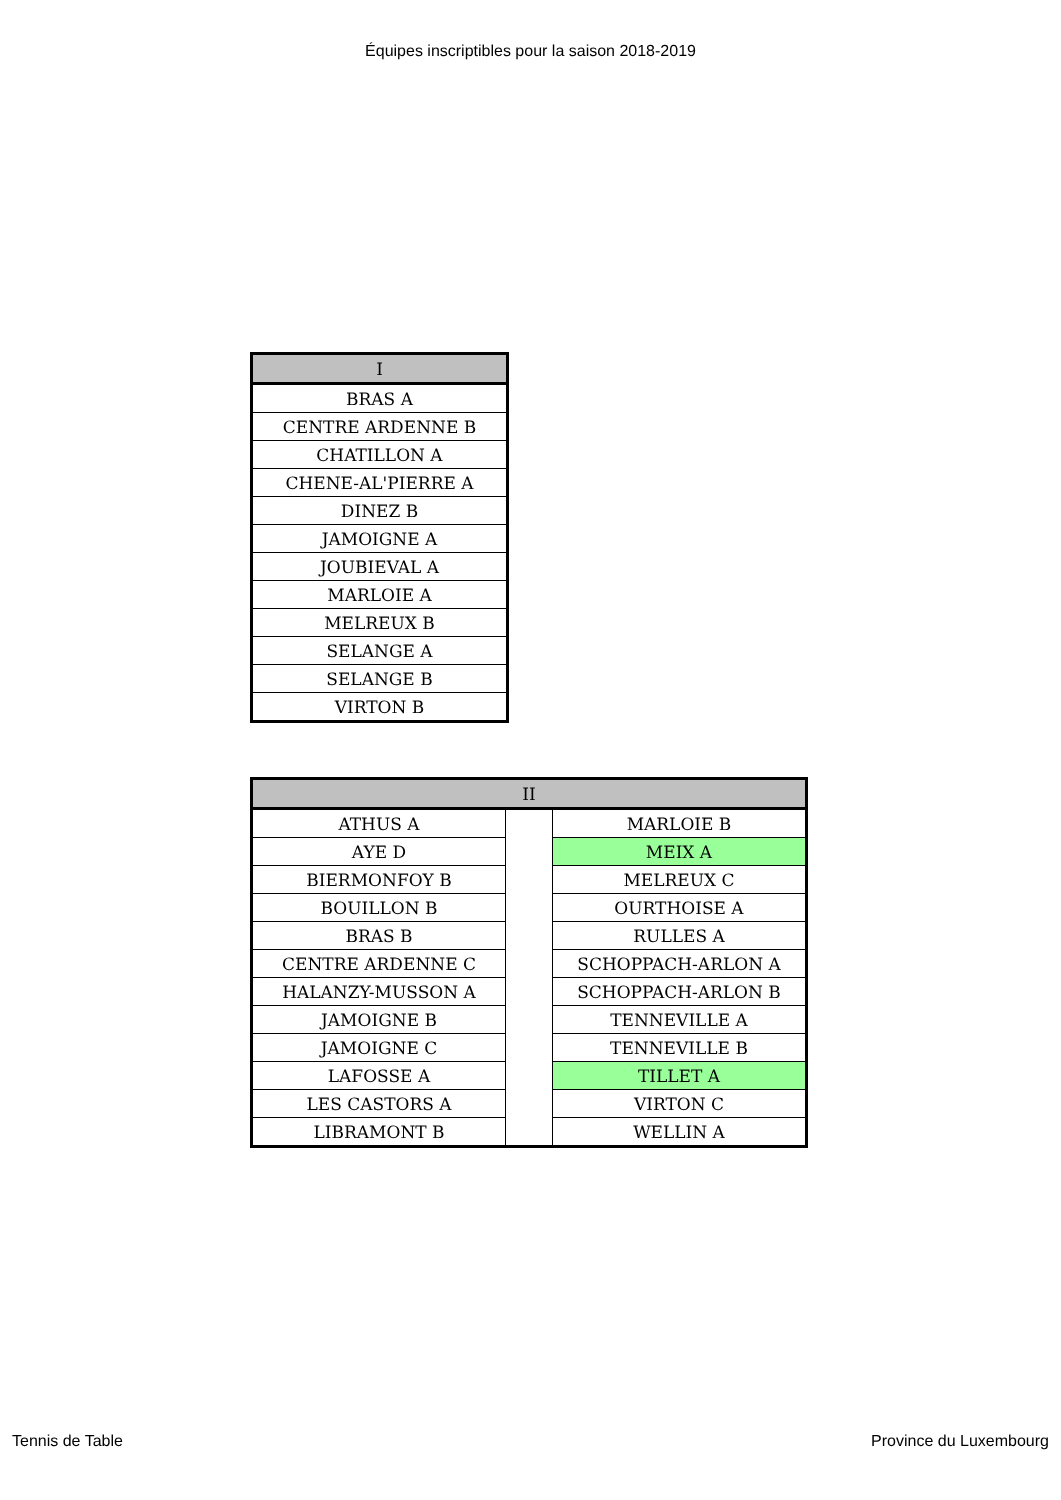Équipes inscriptibles pour la saison 2018-2019
| I |
| --- |
| BRAS A |
| CENTRE ARDENNE B |
| CHATILLON A |
| CHENE-AL'PIERRE A |
| DINEZ B |
| JAMOIGNE A |
| JOUBIEVAL A |
| MARLOIE A |
| MELREUX B |
| SELANGE A |
| SELANGE B |
| VIRTON B |
| II | | |
| --- | --- | --- |
| ATHUS A | | MARLOIE B |
| AYE D | | MEIX A |
| BIERMONFOY B | | MELREUX C |
| BOUILLON B | | OURTHOISE A |
| BRAS B | | RULLES A |
| CENTRE ARDENNE C | | SCHOPPACH-ARLON A |
| HALANZY-MUSSON A | | SCHOPPACH-ARLON B |
| JAMOIGNE B | | TENNEVILLE A |
| JAMOIGNE C | | TENNEVILLE B |
| LAFOSSE A | | TILLET A |
| LES CASTORS A | | VIRTON C |
| LIBRAMONT B | | WELLIN A |
Tennis de Table Province du Luxembourg